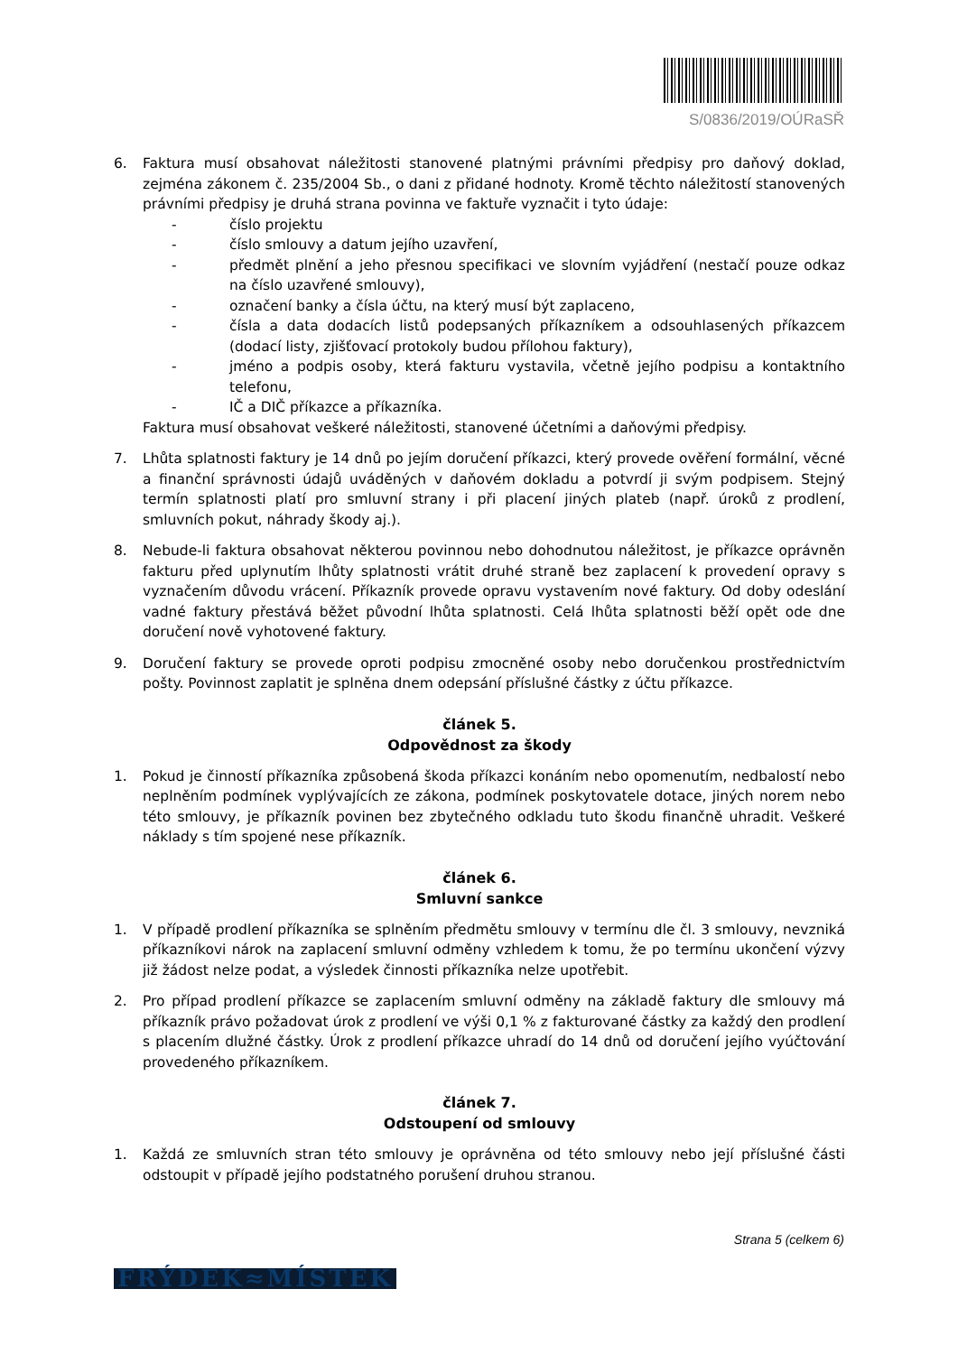S/0836/2019/OÚRaSŘ
6. Faktura musí obsahovat náležitosti stanovené platnými právními předpisy pro daňový doklad, zejména zákonem č. 235/2004 Sb., o dani z přidané hodnoty. Kromě těchto náležitostí stanovených právními předpisy je druhá strana povinna ve faktuře vyznačit i tyto údaje:
- číslo projektu
- číslo smlouvy a datum jejího uzavření,
- předmět plnění a jeho přesnou specifikaci ve slovním vyjádření (nestačí pouze odkaz na číslo uzavřené smlouvy),
- označení banky a čísla účtu, na který musí být zaplaceno,
- čísla a data dodacích listů podepsaných příkazníkem a odsouhlasených příkazcem (dodací listy, zjišťovací protokoly budou přílohou faktury),
- jméno a podpis osoby, která fakturu vystavila, včetně jejího podpisu a kontaktního telefonu,
- IČ a DIČ příkazce a příkazníka.
Faktura musí obsahovat veškeré náležitosti, stanovené účetními a daňovými předpisy.
7. Lhůta splatnosti faktury je 14 dnů po jejím doručení příkazci, který provede ověření formální, věcné a finanční správnosti údajů uváděných v daňovém dokladu a potvrdí ji svým podpisem. Stejný termín splatnosti platí pro smluvní strany i při placení jiných plateb (např. úroků z prodlení, smluvních pokut, náhrady škody aj.).
8. Nebude-li faktura obsahovat některou povinnou nebo dohodnutou náležitost, je příkazce oprávněn fakturu před uplynutím lhůty splatnosti vrátit druhé straně bez zaplacení k provedení opravy s vyznačením důvodu vrácení. Příkazník provede opravu vystavením nové faktury. Od doby odeslání vadné faktury přestává běžet původní lhůta splatnosti. Celá lhůta splatnosti běží opět ode dne doručení nově vyhotovené faktury.
9. Doručení faktury se provede oproti podpisu zmocněné osoby nebo doručenkou prostřednictvím pošty. Povinnost zaplatit je splněna dnem odepsání příslušné částky z účtu příkazce.
článek 5.
Odpovědnost za škody
1. Pokud je činností příkazníka způsobená škoda příkazci konáním nebo opomenutím, nedbalostí nebo neplněním podmínek vyplývajících ze zákona, podmínek poskytovatele dotace, jiných norem nebo této smlouvy, je příkazník povinen bez zbytečného odkladu tuto škodu finančně uhradit. Veškeré náklady s tím spojené nese příkazník.
článek 6.
Smluvní sankce
1. V případě prodlení příkazníka se splněním předmětu smlouvy v termínu dle čl. 3 smlouvy, nevzniká příkazníkovi nárok na zaplacení smluvní odměny vzhledem k tomu, že po termínu ukončení výzvy již žádost nelze podat, a výsledek činnosti příkazníka nelze upotřebit.
2. Pro případ prodlení příkazce se zaplacením smluvní odměny na základě faktury dle smlouvy má příkazník právo požadovat úrok z prodlení ve výši 0,1 % z fakturované částky za každý den prodlení s placením dlužné částky. Úrok z prodlení příkazce uhradí do 14 dnů od doručení jejího vyúčtování provedeného příkazníkem.
článek 7.
Odstoupení od smlouvy
1. Každá ze smluvních stran této smlouvy je oprávněna od této smlouvy nebo její příslušné části odstoupit v případě jejího podstatného porušení druhou stranou.
Strana 5 (celkem 6)
FRÝDEK≈MÍSTEK